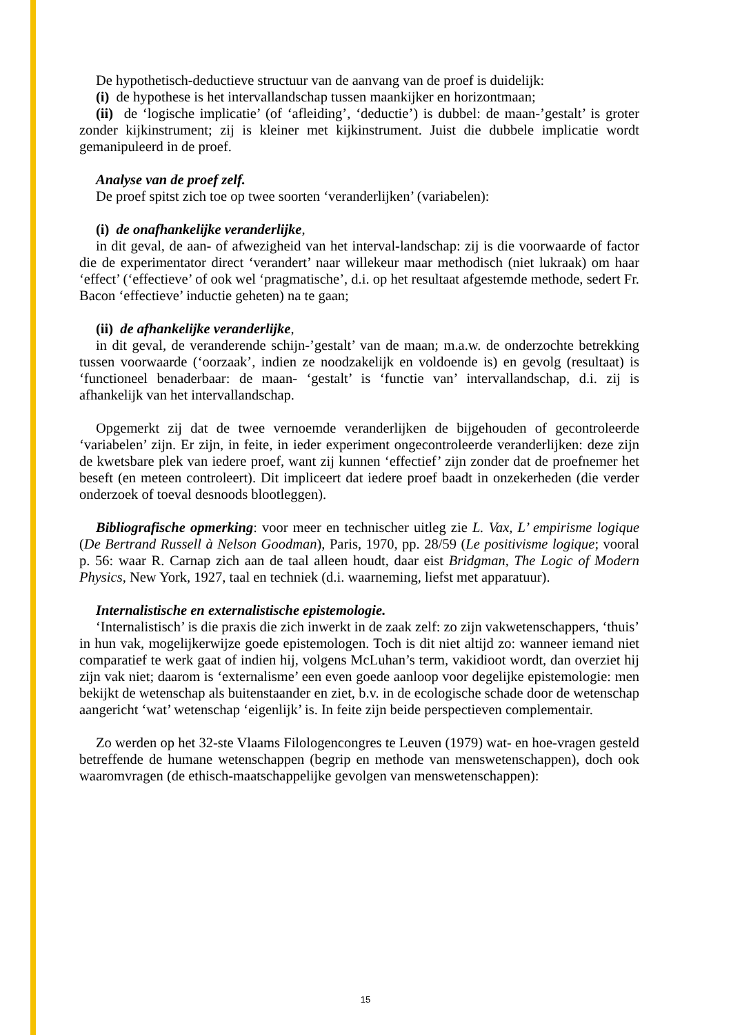De hypothetisch-deductieve structuur van de aanvang van de proef is duidelijk:
(i) de hypothese is het intervallandschap tussen maankijker en horizontmaan;
(ii) de ‘logische implicatie’ (of ‘afleiding’, ‘deductie’) is dubbel: de maan-’gestalt’ is groter zonder kijkinstrument; zij is kleiner met kijkinstrument. Juist die dubbele implicatie wordt gemanipuleerd in de proef.
Analyse van de proef zelf.
De proef spitst zich toe op twee soorten ‘veranderlijken’ (variabelen):
(i) de onafhankelijke veranderlijke,
in dit geval, de aan- of afwezigheid van het interval-landschap: zij is die voorwaarde of factor die de experimentator direct ‘verandert’ naar willekeur maar methodisch (niet lukraak) om haar ‘effect’ (‘effectieve’ of ook wel ‘pragmatische’, d.i. op het resultaat afgestemde methode, sedert Fr. Bacon ‘effectieve’ inductie geheten) na te gaan;
(ii) de afhankelijke veranderlijke,
in dit geval, de veranderende schijn-’gestalt’ van de maan; m.a.w. de onderzochte betrekking tussen voorwaarde (‘oorzaak’, indien ze noodzakelijk en voldoende is) en gevolg (resultaat) is ‘functioneel benaderbaar: de maan- ‘gestalt’ is ‘functie van’ intervallandschap, d.i. zij is afhankelijk van het intervallandschap.
Opgemerkt zij dat de twee vernoemde veranderlijken de bijgehouden of gecontroleerde ‘variabelen’ zijn. Er zijn, in feite, in ieder experiment ongecontroleerde veranderlijken: deze zijn de kwetsbare plek van iedere proef, want zij kunnen ‘effectief’ zijn zonder dat de proefnemer het beseft (en meteen controleert). Dit impliceert dat iedere proef baadt in onzekerheden (die verder onderzoek of toeval desnoods blootleggen).
Bibliografische opmerking: voor meer en technischer uitleg zie L. Vax, L’ empirisme logique (De Bertrand Russell à Nelson Goodman), Paris, 1970, pp. 28/59 (Le positivisme logique; vooral p. 56: waar R. Carnap zich aan de taal alleen houdt, daar eist Bridgman, The Logic of Modern Physics, New York, 1927, taal en techniek (d.i. waarneming, liefst met apparatuur).
Internalistische en externalistische epistemologie.
‘Internalistisch’ is die praxis die zich inwerkt in de zaak zelf: zo zijn vakwetenschappers, ‘thuis’ in hun vak, mogelijkerwijze goede epistemologen. Toch is dit niet altijd zo: wanneer iemand niet comparatief te werk gaat of indien hij, volgens McLuhan’s term, vakidioot wordt, dan overziet hij zijn vak niet; daarom is ‘externalisme’ een even goede aanloop voor degelijke epistemologie: men bekijkt de wetenschap als buitenstaander en ziet, b.v. in de ecologische schade door de wetenschap aangericht ‘wat’ wetenschap ‘eigenlijk’ is. In feite zijn beide perspectieven complementair.
Zo werden op het 32-ste Vlaams Filologencongres te Leuven (1979) wat- en hoe-vragen gesteld betreffende de humane wetenschappen (begrip en methode van menswetenschappen), doch ook waaromvragen (de ethisch-maatschappelijke gevolgen van menswetenschappen):
15